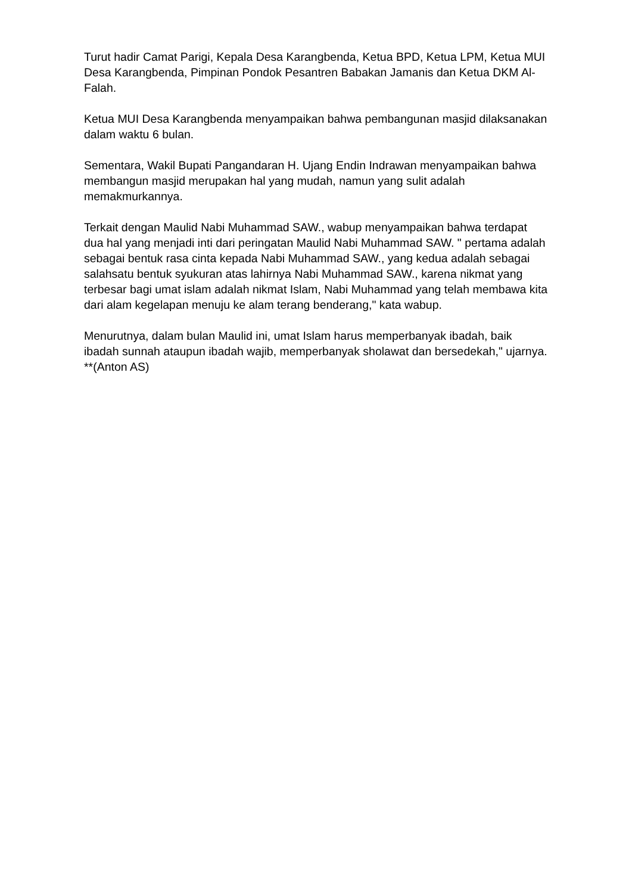Turut hadir Camat Parigi, Kepala Desa Karangbenda, Ketua BPD, Ketua LPM, Ketua MUI Desa Karangbenda, Pimpinan Pondok Pesantren Babakan Jamanis dan Ketua DKM Al-Falah.
Ketua MUI Desa Karangbenda menyampaikan bahwa pembangunan masjid dilaksanakan dalam waktu 6 bulan.
Sementara, Wakil Bupati Pangandaran H. Ujang Endin Indrawan menyampaikan bahwa membangun masjid merupakan hal yang mudah, namun yang sulit adalah memakmurkannya.
Terkait dengan Maulid Nabi Muhammad SAW., wabup menyampaikan bahwa terdapat dua hal yang menjadi inti dari peringatan Maulid Nabi Muhammad SAW. " pertama adalah sebagai bentuk rasa cinta kepada Nabi Muhammad SAW., yang kedua adalah sebagai salahsatu bentuk syukuran atas lahirnya Nabi Muhammad SAW., karena nikmat yang terbesar bagi umat islam adalah nikmat Islam, Nabi Muhammad yang telah membawa kita dari alam kegelapan menuju ke alam terang benderang," kata wabup.
Menurutnya, dalam bulan Maulid ini, umat Islam harus memperbanyak ibadah, baik ibadah sunnah ataupun ibadah wajib, memperbanyak sholawat dan bersedekah," ujarnya. **(Anton AS)